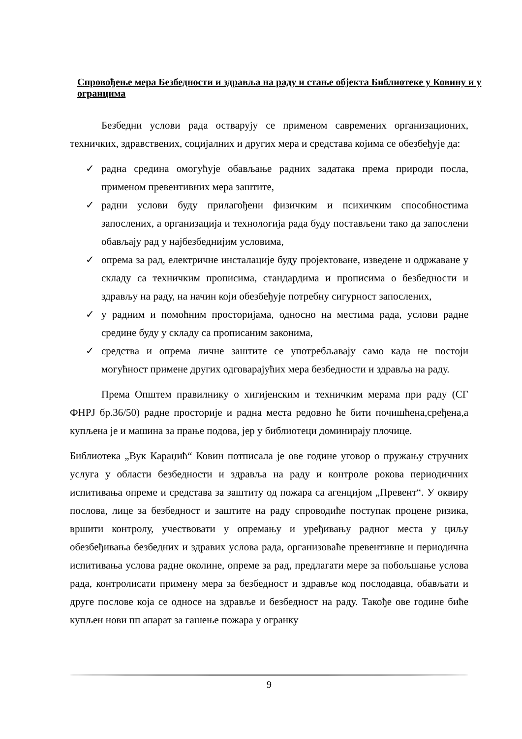Спровођење мера Безбедности и здравља на раду и стање објекта Библиотеке у Ковину и у огранцима
Безбедни услови рада остварују се применом савремених организационих, техничких, здравствених, социјалних и других мера и средстава којима се обезбеђује да:
✓ радна средина омогућује обављање радних задатака према природи посла, применом превентивних мера заштите,
✓ радни услови буду прилагођени физичким и психичким способностима запослених, а организација и технологија рада буду постављени тако да запослени обављају рад у најбезбеднијим условима,
✓ опрема за рад, електричне инсталације буду пројектоване, изведене и одржаване у складу са техничким прописима, стандардима и прописима о безбедности и здрављу на раду, на начин који обезбеђује потребну сигурност запослених,
✓ у радним и помоћним просторијама, односно на местима рада, услови радне средине буду у складу са прописаним законима,
✓ средства и опрема личне заштите се употребљавају само када не постоји могућност примене других одговарајућих мера безбедности и здравља на раду.
Према Општем правилнику о хигијенским и техничким мерама при раду (СГ ФНРЈ бр.36/50) радне просторије и радна места редовно ће бити почишћена,сређена,а купљена је и машина за прање подова, јер у библиотеци доминирају плочице.
Библиотека „Вук Караџић“ Ковин потписала је ове године уговор о пружању стручних услуга у области безбедности и здравља на раду и контроле рокова периодичних испитивања опреме и средстава за заштиту од пожара са агенцијом „Превент“. У оквиру послова, лице за безбедност и заштите на раду спроводиће поступак процене ризика, вршити контролу, учествовати у опремању и уређивању радног места у циљу обезбеђивања безбедних и здравих услова рада, организоваће превентивне и периодична испитивања услова радне околине, опреме за рад, предлагати мере за побољшање услова рада, контролисати примену мера за безбедност и здравље код послодавца, обављати и друге послове која се односе на здравље и безбедност на раду. Такође ове године биће купљен нови пп апарат за гашење пожара у огранку
9